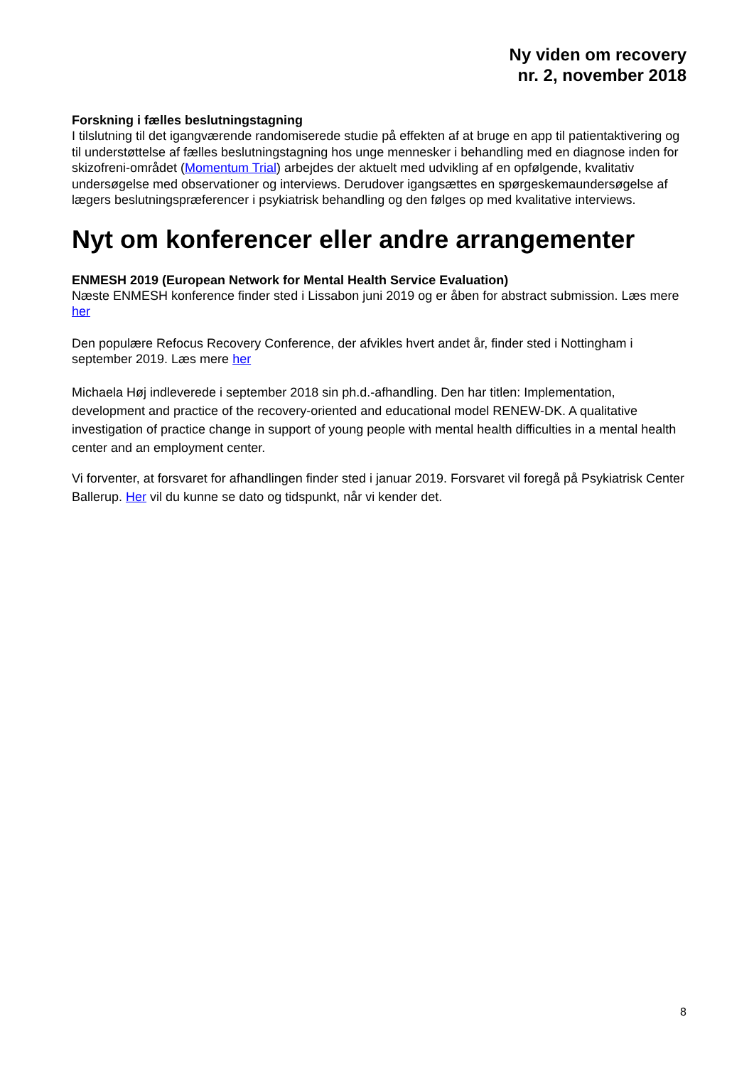Ny viden om recovery
nr. 2, november 2018
Forskning i fælles beslutningstagning
I tilslutning til det igangværende randomiserede studie på effekten af at bruge en app til patientaktivering og til understøttelse af fælles beslutningstagning hos unge mennesker i behandling med en diagnose inden for skizofreni-området (Momentum Trial) arbejdes der aktuelt med udvikling af en opfølgende, kvalitativ undersøgelse med observationer og interviews. Derudover igangsættes en spørgeskemaundersøgelse af lægers beslutningspræferencer i psykiatrisk behandling og den følges op med kvalitative interviews.
Nyt om konferencer eller andre arrangementer
ENMESH 2019 (European Network for Mental Health Service Evaluation)
Næste ENMESH konference finder sted i Lissabon juni 2019 og er åben for abstract submission. Læs mere her
Den populære Refocus Recovery Conference, der afvikles hvert andet år, finder sted i Nottingham i september 2019. Læs mere her
Michaela Høj indleverede i september 2018 sin ph.d.-afhandling. Den har titlen: Implementation, development and practice of the recovery-oriented and educational model RENEW-DK. A qualitative investigation of practice change in support of young people with mental health difficulties in a mental health center and an employment center.
Vi forventer, at forsvaret for afhandlingen finder sted i januar 2019. Forsvaret vil foregå på Psykiatrisk Center Ballerup. Her vil du kunne se dato og tidspunkt, når vi kender det.
8